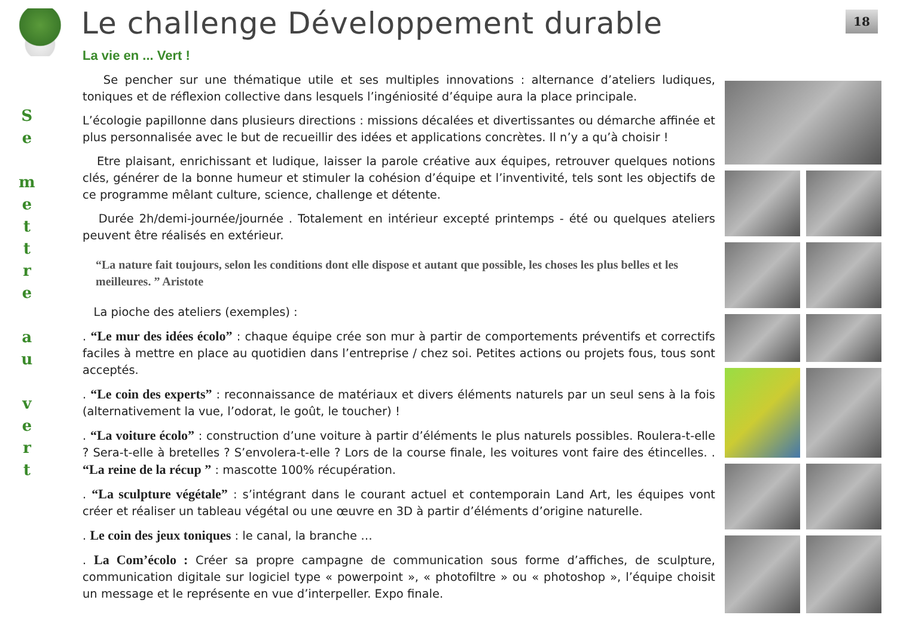S
e
m
e
t
t
r
e
a
u
v
e
r
t
18
Le challenge Développement durable
La vie en ... Vert !
Se pencher sur une thématique utile et ses multiples innovations : alternance d’ateliers ludiques, toniques et de réflexion collective dans lesquels l’ingéniosité d’équipe aura la place principale.
L’écologie papillonne dans plusieurs directions : missions décalées et divertissantes ou démarche affinée et plus personnalisée avec le but de recueillir des idées et applications concrètes. Il n’y a qu’à choisir !
Etre plaisant, enrichissant et ludique, laisser la parole créative aux équipes, retrouver quelques notions clés, générer de la bonne humeur et stimuler la cohésion d’équipe et l’inventivité, tels sont les objectifs de ce programme mêlant culture, science, challenge et détente.
Durée 2h/demi-journée/journée . Totalement en intérieur excepté printemps - été ou quelques ateliers peuvent être réalisés en extérieur.
“La nature fait toujours, selon les conditions dont elle dispose et autant que possible, les choses les plus belles et les meilleures. ” Aristote
La pioche des ateliers (exemples) :
. “Le mur des idées écolo” : chaque équipe crée son mur à partir de comportements préventifs et correctifs faciles à mettre en place au quotidien dans l’entreprise / chez soi. Petites actions ou projets fous, tous sont acceptés.
. “Le coin des experts” : reconnaissance de matériaux et divers éléments naturels par un seul sens à la fois (alternativement la vue, l’odorat, le goût, le toucher) !
. “La voiture écolo” : construction d’une voiture à partir d’éléments le plus naturels possibles. Roulera-t-elle ? Sera-t-elle à bretelles ? S’envolera-t-elle ? Lors de la course finale, les voitures vont faire des étincelles. . “La reine de la récup ” : mascotte 100% récupération.
. “La sculpture végétale” : s’intégrant dans le courant actuel et contemporain Land Art, les équipes vont créer et réaliser un tableau végétal ou une œuvre en 3D à partir d’éléments d’origine naturelle.
. Le coin des jeux toniques : le canal, la branche …
. La Com’écolo : Créer sa propre campagne de communication sous forme d’affiches, de sculpture, communication digitale sur logiciel type « powerpoint », « photofiltre » ou « photoshop », l’équipe choisit un message et le représente en vue d’interpeller. Expo finale.